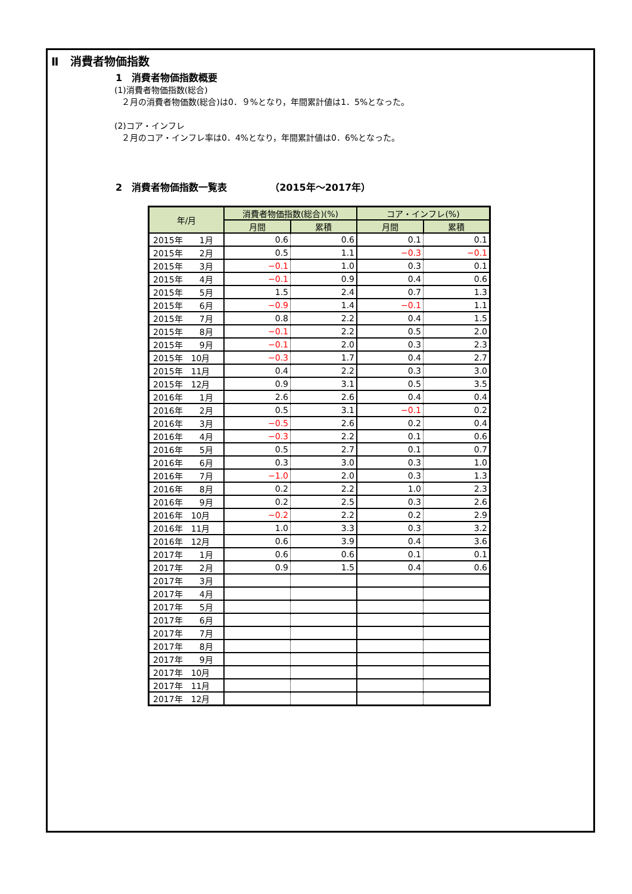Ⅱ　消費者物価指数
1　消費者物価指数概要
(1)消費者物価指数(総合)
２月の消費者物価数(総合)は0．９%となり，年間累計値は1．5%となった。
(2)コア・インフレ
２月のコア・インフレ率は0．4%となり，年間累計値は0．6%となった。
2　消費者物価指数一覧表　　　　　（2015年～2017年）
| 年/月 | 消費者物価指数(総合)(%) | | コア・インフレ(%) | |
| --- | --- | --- | --- | --- |
| | 月間 | 累積 | 月間 | 累積 |
| 2015年 1月 | 0.6 | 0.6 | 0.1 | 0.1 |
| 2015年 2月 | 0.5 | 1.1 | −0.3 | −0.1 |
| 2015年 3月 | −0.1 | 1.0 | 0.3 | 0.1 |
| 2015年 4月 | −0.1 | 0.9 | 0.4 | 0.6 |
| 2015年 5月 | 1.5 | 2.4 | 0.7 | 1.3 |
| 2015年 6月 | −0.9 | 1.4 | −0.1 | 1.1 |
| 2015年 7月 | 0.8 | 2.2 | 0.4 | 1.5 |
| 2015年 8月 | −0.1 | 2.2 | 0.5 | 2.0 |
| 2015年 9月 | −0.1 | 2.0 | 0.3 | 2.3 |
| 2015年 10月 | −0.3 | 1.7 | 0.4 | 2.7 |
| 2015年 11月 | 0.4 | 2.2 | 0.3 | 3.0 |
| 2015年 12月 | 0.9 | 3.1 | 0.5 | 3.5 |
| 2016年 1月 | 2.6 | 2.6 | 0.4 | 0.4 |
| 2016年 2月 | 0.5 | 3.1 | −0.1 | 0.2 |
| 2016年 3月 | −0.5 | 2.6 | 0.2 | 0.4 |
| 2016年 4月 | −0.3 | 2.2 | 0.1 | 0.6 |
| 2016年 5月 | 0.5 | 2.7 | 0.1 | 0.7 |
| 2016年 6月 | 0.3 | 3.0 | 0.3 | 1.0 |
| 2016年 7月 | −1.0 | 2.0 | 0.3 | 1.3 |
| 2016年 8月 | 0.2 | 2.2 | 1.0 | 2.3 |
| 2016年 9月 | 0.2 | 2.5 | 0.3 | 2.6 |
| 2016年 10月 | −0.2 | 2.2 | 0.2 | 2.9 |
| 2016年 11月 | 1.0 | 3.3 | 0.3 | 3.2 |
| 2016年 12月 | 0.6 | 3.9 | 0.4 | 3.6 |
| 2017年 1月 | 0.6 | 0.6 | 0.1 | 0.1 |
| 2017年 2月 | 0.9 | 1.5 | 0.4 | 0.6 |
| 2017年 3月 | | | | |
| 2017年 4月 | | | | |
| 2017年 5月 | | | | |
| 2017年 6月 | | | | |
| 2017年 7月 | | | | |
| 2017年 8月 | | | | |
| 2017年 9月 | | | | |
| 2017年 10月 | | | | |
| 2017年 11月 | | | | |
| 2017年 12月 | | | | |